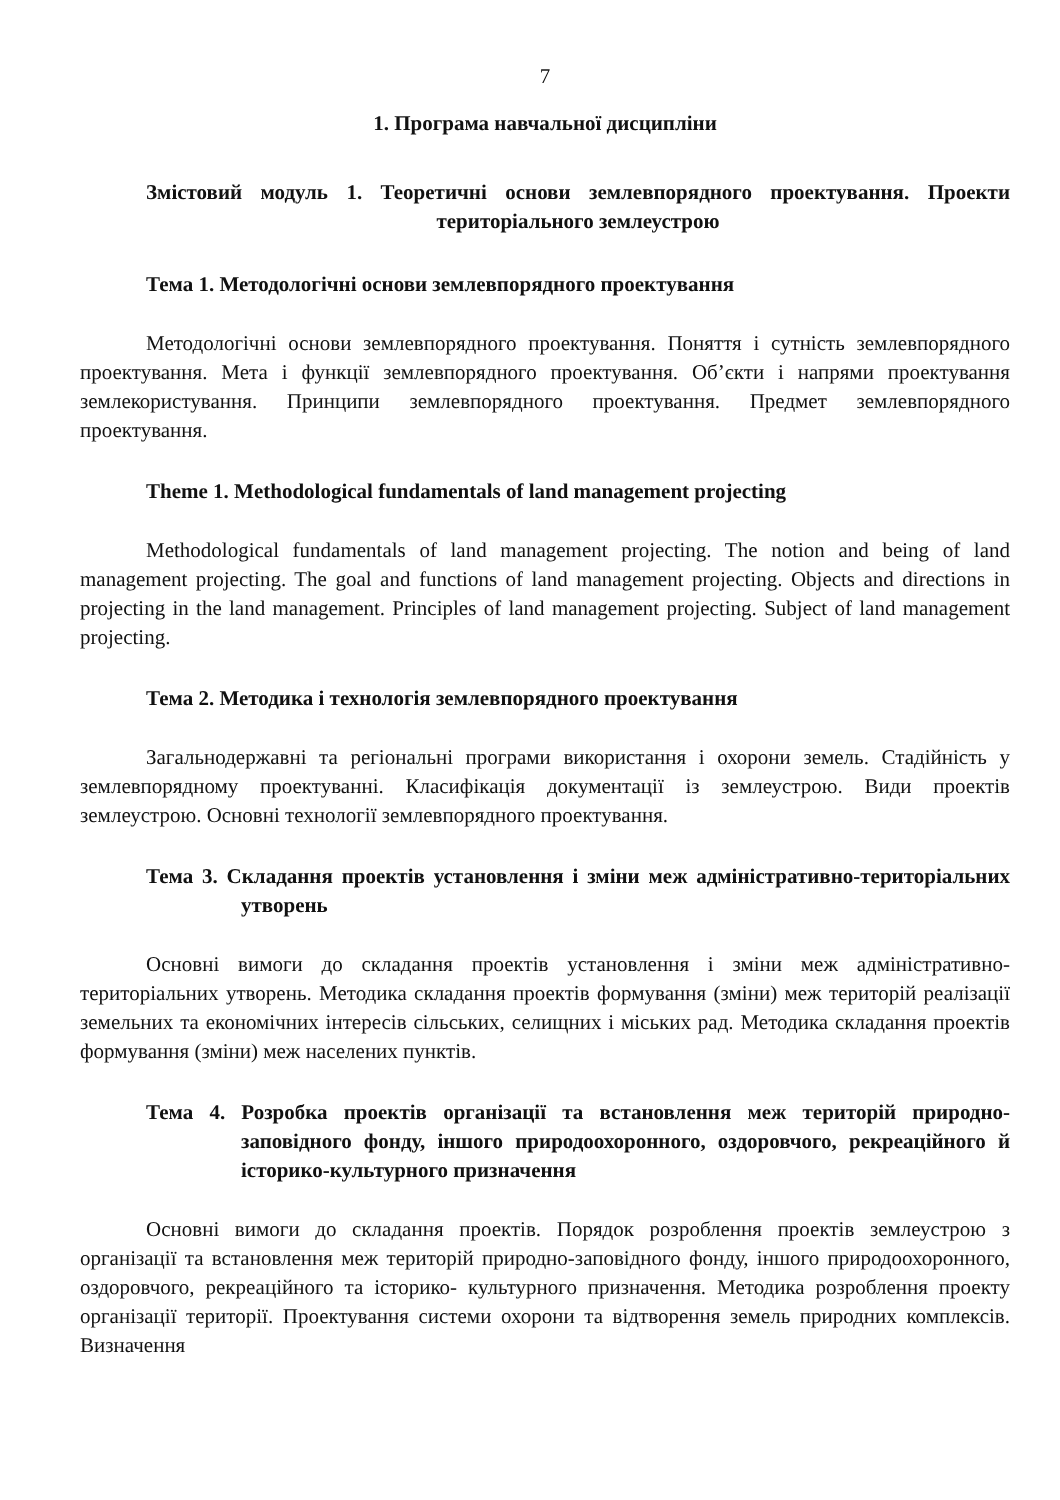7
1. Програма навчальної дисципліни
Змістовий модуль 1. Теоретичні основи землевпорядного проектування. Проекти територіального землеустрою
Тема 1. Методологічні основи землевпорядного проектування
Методологічні основи землевпорядного проектування. Поняття і сутність землевпорядного проектування. Мета і функції землевпорядного проектування. Об’єкти і напрями проектування землекористування. Принципи землевпорядного проектування. Предмет землевпорядного проектування.
Theme 1. Methodological fundamentals of land management projecting
Methodological fundamentals of land management projecting. The notion and being of land management projecting. The goal and functions of land management projecting. Objects and directions in projecting in the land management. Principles of land management projecting. Subject of land management projecting.
Тема 2. Методика і технологія землевпорядного проектування
Загальнодержавні та регіональні програми використання і охорони земель. Стадійність у землевпорядному проектуванні. Класифікація документації із землеустрою. Види проектів землеустрою. Основні технології землевпорядного проектування.
Тема 3. Складання проектів установлення і зміни меж адміністративно-територіальних утворень
Основні вимоги до складання проектів установлення і зміни меж адміністративно-територіальних утворень. Методика складання проектів формування (зміни) меж територій реалізації земельних та економічних інтересів сільських, селищних і міських рад. Методика складання проектів формування (зміни) меж населених пунктів.
Тема 4. Розробка проектів організації та встановлення меж територій природно-заповідного фонду, іншого природоохоронного, оздоровчого, рекреаційного й історико-культурного призначення
Основні вимоги до складання проектів. Порядок розроблення проектів землеустрою з організації та встановлення меж територій природно-заповідного фонду, іншого природоохоронного, оздоровчого, рекреаційного та історико- культурного призначення. Методика розроблення проекту організації території. Проектування системи охорони та відтворення земель природних комплексів. Визначення